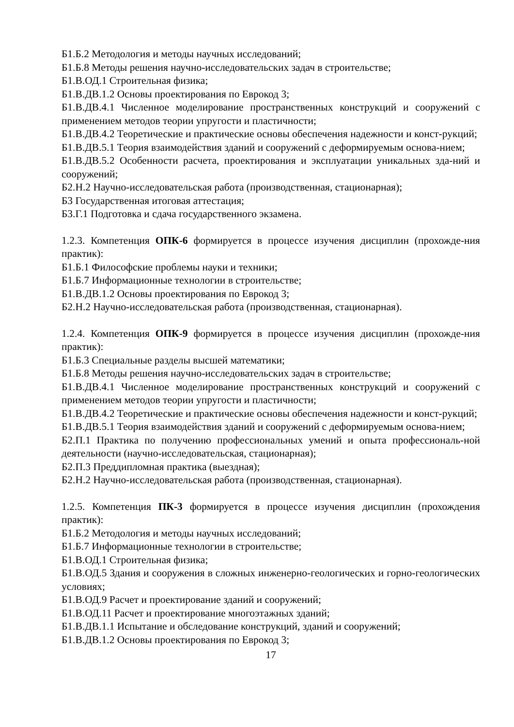Б1.Б.2 Методология и методы научных исследований;
Б1.Б.8 Методы решения научно-исследовательских задач в строительстве;
Б1.В.ОД.1 Строительная физика;
Б1.В.ДВ.1.2 Основы проектирования по Еврокод 3;
Б1.В.ДВ.4.1 Численное моделирование пространственных конструкций и сооружений с применением методов теории упругости и пластичности;
Б1.В.ДВ.4.2 Теоретические и практические основы обеспечения надежности и конст-рукций;
Б1.В.ДВ.5.1 Теория взаимодействия зданий и сооружений с деформируемым основа-нием;
Б1.В.ДВ.5.2 Особенности расчета, проектирования и эксплуатации уникальных зда-ний и сооружений;
Б2.Н.2 Научно-исследовательская работа (производственная, стационарная);
Б3 Государственная итоговая аттестация;
Б3.Г.1 Подготовка и сдача государственного экзамена.
1.2.3. Компетенция ОПК-6 формируется в процессе изучения дисциплин (прохожде-ния практик):
Б1.Б.1 Философские проблемы науки и техники;
Б1.Б.7 Информационные технологии в строительстве;
Б1.В.ДВ.1.2 Основы проектирования по Еврокод 3;
Б2.Н.2 Научно-исследовательская работа (производственная, стационарная).
1.2.4. Компетенция ОПК-9 формируется в процессе изучения дисциплин (прохожде-ния практик):
Б1.Б.3 Специальные разделы высшей математики;
Б1.Б.8 Методы решения научно-исследовательских задач в строительстве;
Б1.В.ДВ.4.1 Численное моделирование пространственных конструкций и сооружений с применением методов теории упругости и пластичности;
Б1.В.ДВ.4.2 Теоретические и практические основы обеспечения надежности и конст-рукций;
Б1.В.ДВ.5.1 Теория взаимодействия зданий и сооружений с деформируемым основа-нием;
Б2.П.1 Практика по получению профессиональных умений и опыта профессиональ-ной деятельности (научно-исследовательская, стационарная);
Б2.П.3 Преддипломная практика (выездная);
Б2.Н.2 Научно-исследовательская работа (производственная, стационарная).
1.2.5. Компетенция ПК-3 формируется в процессе изучения дисциплин (прохождения практик):
Б1.Б.2 Методология и методы научных исследований;
Б1.Б.7 Информационные технологии в строительстве;
Б1.В.ОД.1 Строительная физика;
Б1.В.ОД.5 Здания и сооружения в сложных инженерно-геологических и горно-геологических условиях;
Б1.В.ОД.9 Расчет и проектирование зданий и сооружений;
Б1.В.ОД.11 Расчет и проектирование многоэтажных зданий;
Б1.В.ДВ.1.1 Испытание и обследование конструкций, зданий и сооружений;
Б1.В.ДВ.1.2 Основы проектирования по Еврокод 3;
17